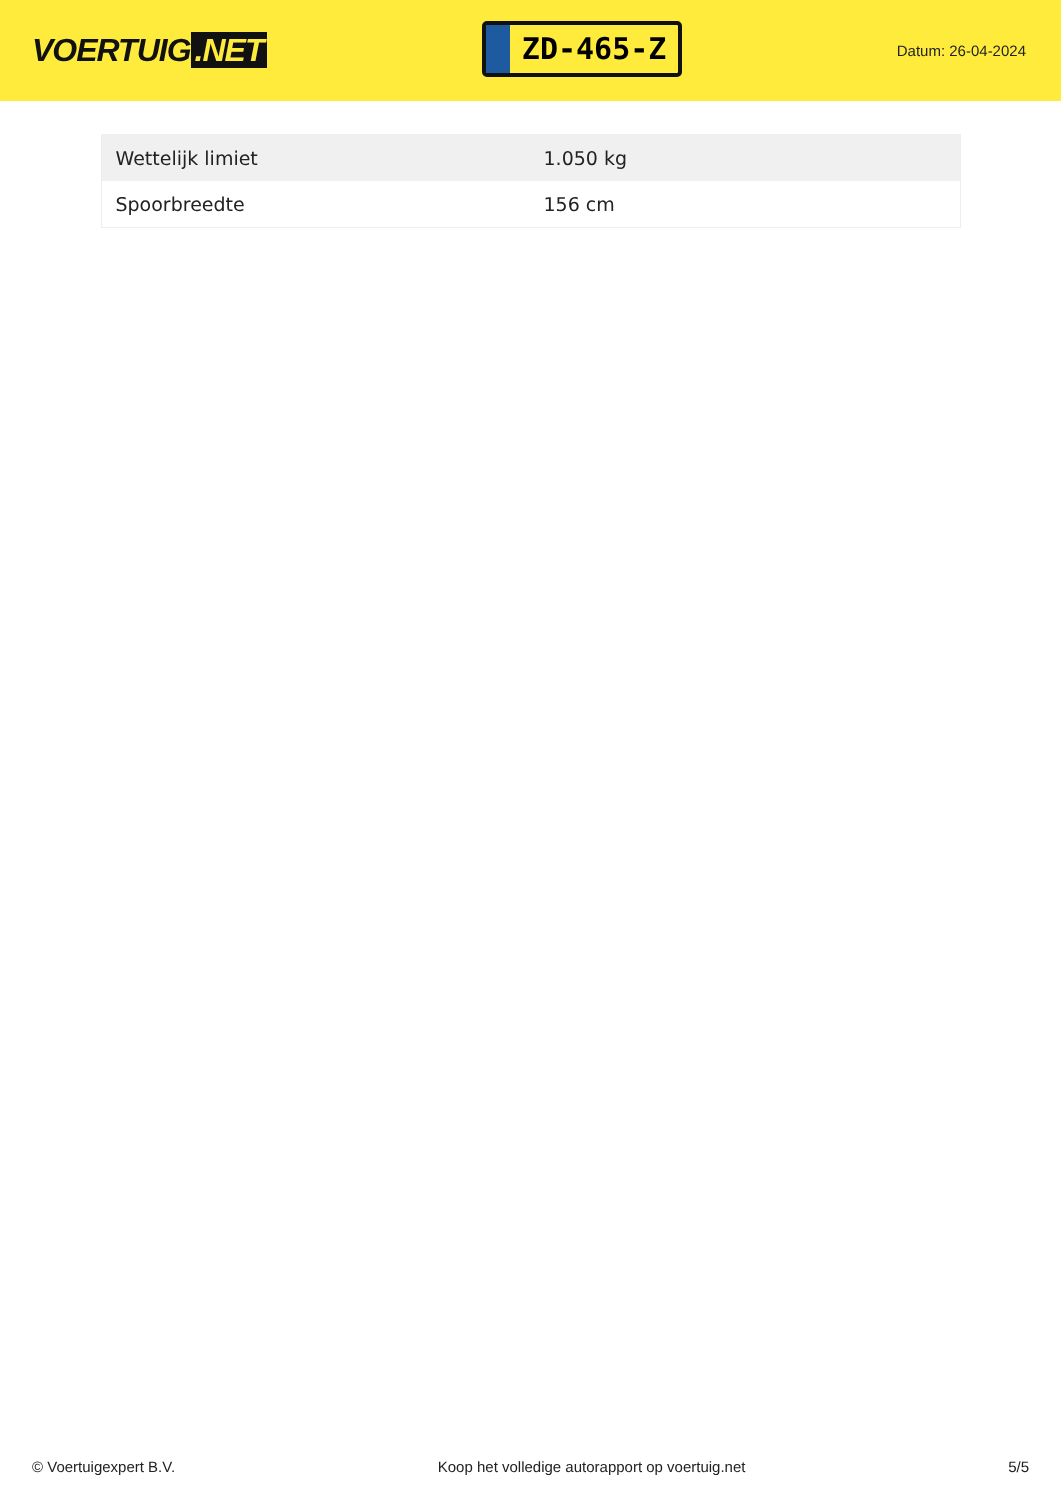VOERTUIG.NET
ZD-465-Z
Datum: 26-04-2024
| Wettelijk limiet | 1.050 kg |
| Spoorbreedte | 156 cm |
© Voertuigexpert B.V. Koop het volledige autorapport op voertuig.net 5/5